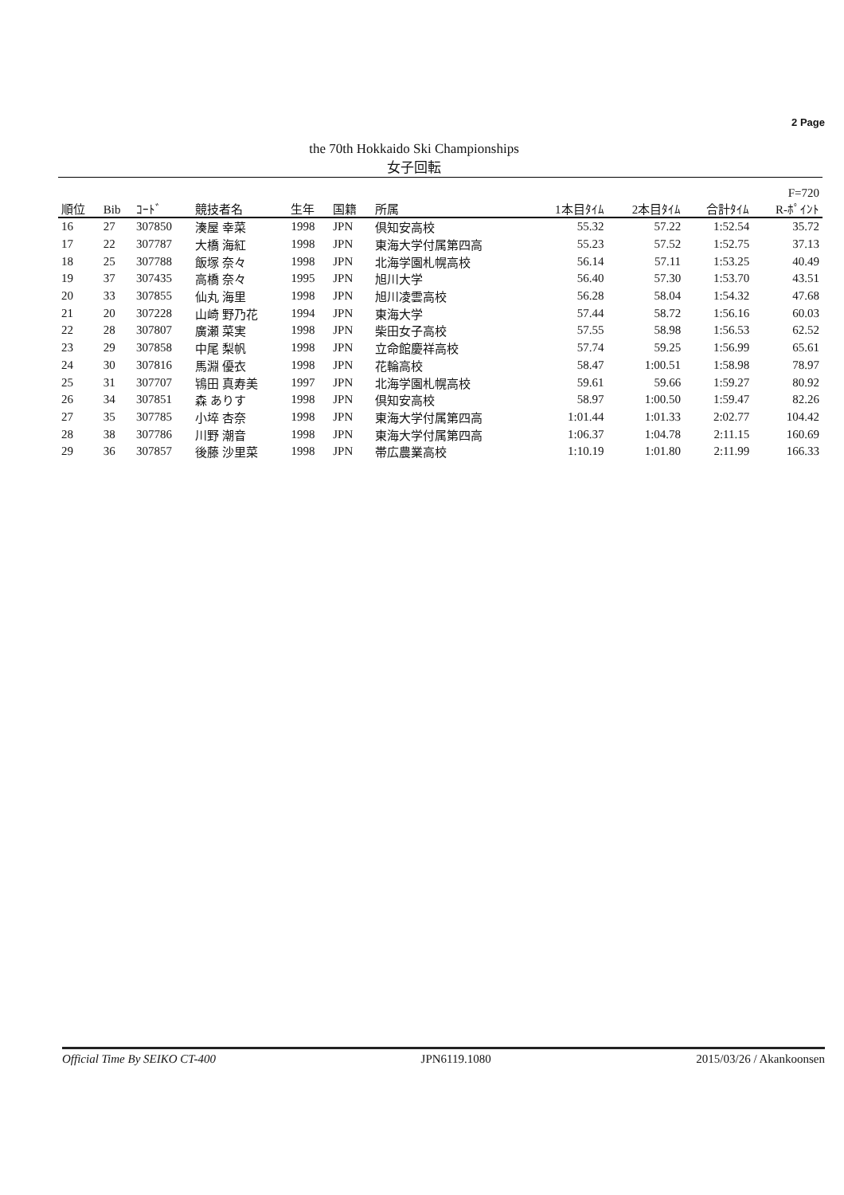2 Page
the 70th Hokkaido Ski Championships
女子回転
| 順位 | Bib | ｺｰﾄﾞ | 競技者名 | 生年 | 国籍 | 所属 | 1本目ﾀｲﾑ | 2本目ﾀｲﾑ | 合計ﾀｲﾑ | F=720 R-ﾎﾟｲﾝﾄ |
| --- | --- | --- | --- | --- | --- | --- | --- | --- | --- | --- |
| 16 | 27 | 307850 | 湊屋 幸菜 | 1998 | JPN | 倶知安高校 | 55.32 | 57.22 | 1:52.54 | 35.72 |
| 17 | 22 | 307787 | 大橋 海紅 | 1998 | JPN | 東海大学付属第四高 | 55.23 | 57.52 | 1:52.75 | 37.13 |
| 18 | 25 | 307788 | 飯塚 奈々 | 1998 | JPN | 北海学園札幌高校 | 56.14 | 57.11 | 1:53.25 | 40.49 |
| 19 | 37 | 307435 | 高橋 奈々 | 1995 | JPN | 旭川大学 | 56.40 | 57.30 | 1:53.70 | 43.51 |
| 20 | 33 | 307855 | 仙丸 海里 | 1998 | JPN | 旭川凌雲高校 | 56.28 | 58.04 | 1:54.32 | 47.68 |
| 21 | 20 | 307228 | 山崎 野乃花 | 1994 | JPN | 東海大学 | 57.44 | 58.72 | 1:56.16 | 60.03 |
| 22 | 28 | 307807 | 廣瀬 菜実 | 1998 | JPN | 柴田女子高校 | 57.55 | 58.98 | 1:56.53 | 62.52 |
| 23 | 29 | 307858 | 中尾 梨帆 | 1998 | JPN | 立命館慶祥高校 | 57.74 | 59.25 | 1:56.99 | 65.61 |
| 24 | 30 | 307816 | 馬淵 優衣 | 1998 | JPN | 花輪高校 | 58.47 | 1:00.51 | 1:58.98 | 78.97 |
| 25 | 31 | 307707 | 鴇田 真寿美 | 1997 | JPN | 北海学園札幌高校 | 59.61 | 59.66 | 1:59.27 | 80.92 |
| 26 | 34 | 307851 | 森 ありす | 1998 | JPN | 倶知安高校 | 58.97 | 1:00.50 | 1:59.47 | 82.26 |
| 27 | 35 | 307785 | 小埣 杏奈 | 1998 | JPN | 東海大学付属第四高 | 1:01.44 | 1:01.33 | 2:02.77 | 104.42 |
| 28 | 38 | 307786 | 川野 潮音 | 1998 | JPN | 東海大学付属第四高 | 1:06.37 | 1:04.78 | 2:11.15 | 160.69 |
| 29 | 36 | 307857 | 後藤 沙里菜 | 1998 | JPN | 帯広農業高校 | 1:10.19 | 1:01.80 | 2:11.99 | 166.33 |
Official Time By SEIKO CT-400 JPN6119.1080 2015/03/26 / Akankoonsen